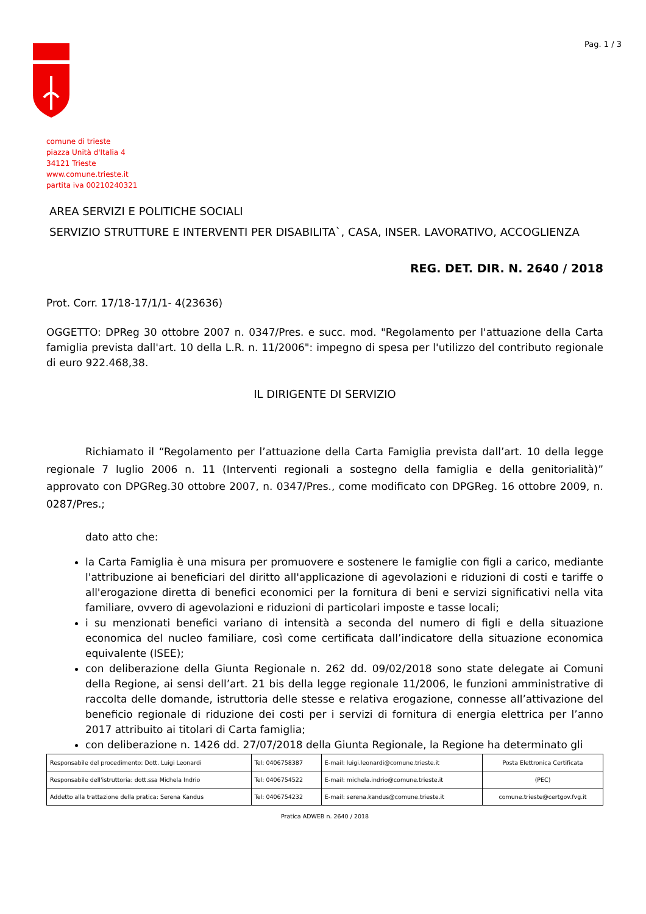Pag. 1 / 3
comune di trieste
piazza Unità d'Italia 4
34121 Trieste
www.comune.trieste.it
partita iva 00210240321
AREA SERVIZI E POLITICHE SOCIALI
SERVIZIO STRUTTURE E INTERVENTI PER DISABILITA`, CASA, INSER. LAVORATIVO, ACCOGLIENZA
REG. DET. DIR. N. 2640 / 2018
Prot. Corr. 17/18-17/1/1- 4(23636)
OGGETTO: DPReg 30 ottobre 2007 n. 0347/Pres. e succ. mod. "Regolamento per l'attuazione della Carta famiglia prevista dall'art. 10 della L.R. n. 11/2006": impegno di spesa per l'utilizzo del contributo regionale di euro 922.468,38.
IL DIRIGENTE DI SERVIZIO
Richiamato il “Regolamento per l’attuazione della Carta Famiglia prevista dall’art. 10 della legge regionale 7 luglio 2006 n. 11 (Interventi regionali a sostegno della famiglia e della genitorialità)” approvato con DPGReg.30 ottobre 2007, n. 0347/Pres., come modificato con DPGReg. 16 ottobre 2009, n. 0287/Pres.;
dato atto che:
la Carta Famiglia è una misura per promuovere e sostenere le famiglie con figli a carico, mediante l'attribuzione ai beneficiari del diritto all'applicazione di agevolazioni e riduzioni di costi e tariffe o all'erogazione diretta di benefici economici per la fornitura di beni e servizi significativi nella vita familiare, ovvero di agevolazioni e riduzioni di particolari imposte e tasse locali;
i su menzionati benefici variano di intensità a seconda del numero di figli e della situazione economica del nucleo familiare, così come certificata dall’indicatore della situazione economica equivalente (ISEE);
con deliberazione della Giunta Regionale n. 262 dd. 09/02/2018 sono state delegate ai Comuni della Regione, ai sensi dell’art. 21 bis della legge regionale 11/2006, le funzioni amministrative di raccolta delle domande, istruttoria delle stesse e relativa erogazione, connesse all’attivazione del beneficio regionale di riduzione dei costi per i servizi di fornitura di energia elettrica per l’anno 2017 attribuito ai titolari di Carta famiglia;
con deliberazione n. 1426 dd. 27/07/2018 della Giunta Regionale, la Regione ha determinato gli
| Responsabile del procedimento: Dott. Luigi Leonardi | Tel: 0406758387 | E-mail: luigi.leonardi@comune.trieste.it | Posta Elettronica Certificata |
| Responsabile dell'istruttoria: dott.ssa Michela Indrio | Tel: 0406754522 | E-mail: michela.indrio@comune.trieste.it | (PEC) |
| Addetto alla trattazione della pratica: Serena Kandus | Tel: 0406754232 | E-mail: serena.kandus@comune.trieste.it | comune.trieste@certgov.fvg.it |
Pratica ADWEB n. 2640 / 2018